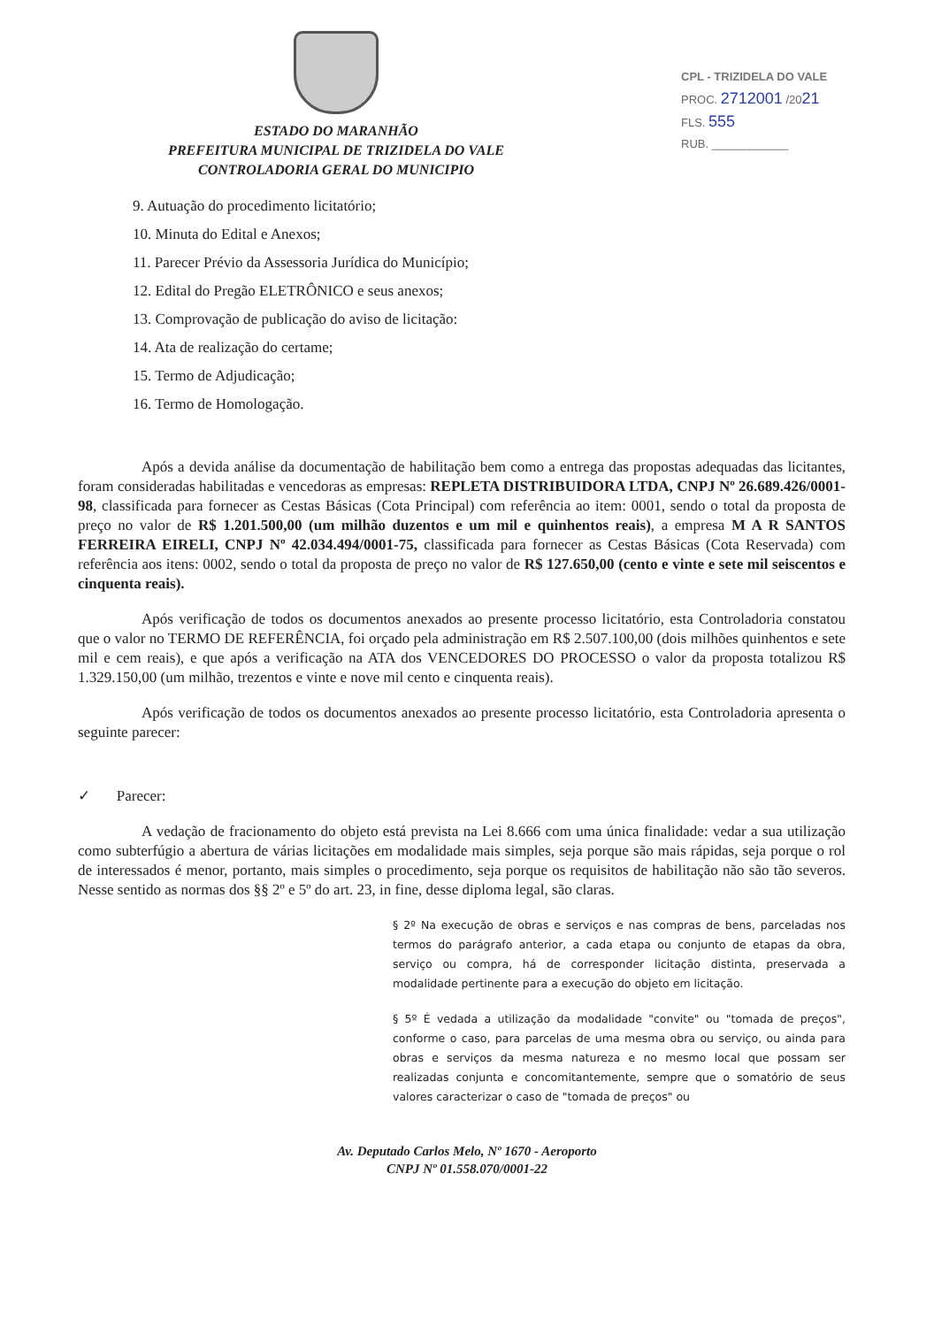ESTADO DO MARANHÃO
PREFEITURA MUNICIPAL DE TRIZIDELA DO VALE
CONTROLADORIA GERAL DO MUNICIPIO
CPL - TRIZIDELA DO VALE
PROC. 2712001 /2021
FLS. 555
RUB. ____________
9. Autuação do procedimento licitatório;
10. Minuta do Edital e Anexos;
11. Parecer Prévio da Assessoria Jurídica do Município;
12. Edital do Pregão ELETRÔNICO e seus anexos;
13. Comprovação de publicação do aviso de licitação:
14. Ata de realização do certame;
15. Termo de Adjudicação;
16. Termo de Homologação.
Após a devida análise da documentação de habilitação bem como a entrega das propostas adequadas das licitantes, foram consideradas habilitadas e vencedoras as empresas: REPLETA DISTRIBUIDORA LTDA, CNPJ Nº 26.689.426/0001-98, classificada para fornecer as Cestas Básicas (Cota Principal) com referência ao item: 0001, sendo o total da proposta de preço no valor de R$ 1.201.500,00 (um milhão duzentos e um mil e quinhentos reais), a empresa M A R SANTOS FERREIRA EIRELI, CNPJ Nº 42.034.494/0001-75, classificada para fornecer as Cestas Básicas (Cota Reservada) com referência aos itens: 0002, sendo o total da proposta de preço no valor de R$ 127.650,00 (cento e vinte e sete mil seiscentos e cinquenta reais).
Após verificação de todos os documentos anexados ao presente processo licitatório, esta Controladoria constatou que o valor no TERMO DE REFERÊNCIA, foi orçado pela administração em R$ 2.507.100,00 (dois milhões quinhentos e sete mil e cem reais), e que após a verificação na ATA dos VENCEDORES DO PROCESSO o valor da proposta totalizou R$ 1.329.150,00 (um milhão, trezentos e vinte e nove mil cento e cinquenta reais).
Após verificação de todos os documentos anexados ao presente processo licitatório, esta Controladoria apresenta o seguinte parecer:
✓ Parecer:
A vedação de fracionamento do objeto está prevista na Lei 8.666 com uma única finalidade: vedar a sua utilização como subterfúgio a abertura de várias licitações em modalidade mais simples, seja porque são mais rápidas, seja porque o rol de interessados é menor, portanto, mais simples o procedimento, seja porque os requisitos de habilitação não são tão severos. Nesse sentido as normas dos §§ 2º e 5º do art. 23, in fine, desse diploma legal, são claras.
§ 2º Na execução de obras e serviços e nas compras de bens, parceladas nos termos do parágrafo anterior, a cada etapa ou conjunto de etapas da obra, serviço ou compra, há de corresponder licitação distinta, preservada a modalidade pertinente para a execução do objeto em licitação.
§ 5º É vedada a utilização da modalidade "convite" ou "tomada de preços", conforme o caso, para parcelas de uma mesma obra ou serviço, ou ainda para obras e serviços da mesma natureza e no mesmo local que possam ser realizadas conjunta e concomitantemente, sempre que o somatório de seus valores caracterizar o caso de "tomada de preços" ou
Av. Deputado Carlos Melo, Nº 1670 - Aeroporto
CNPJ Nº 01.558.070/0001-22